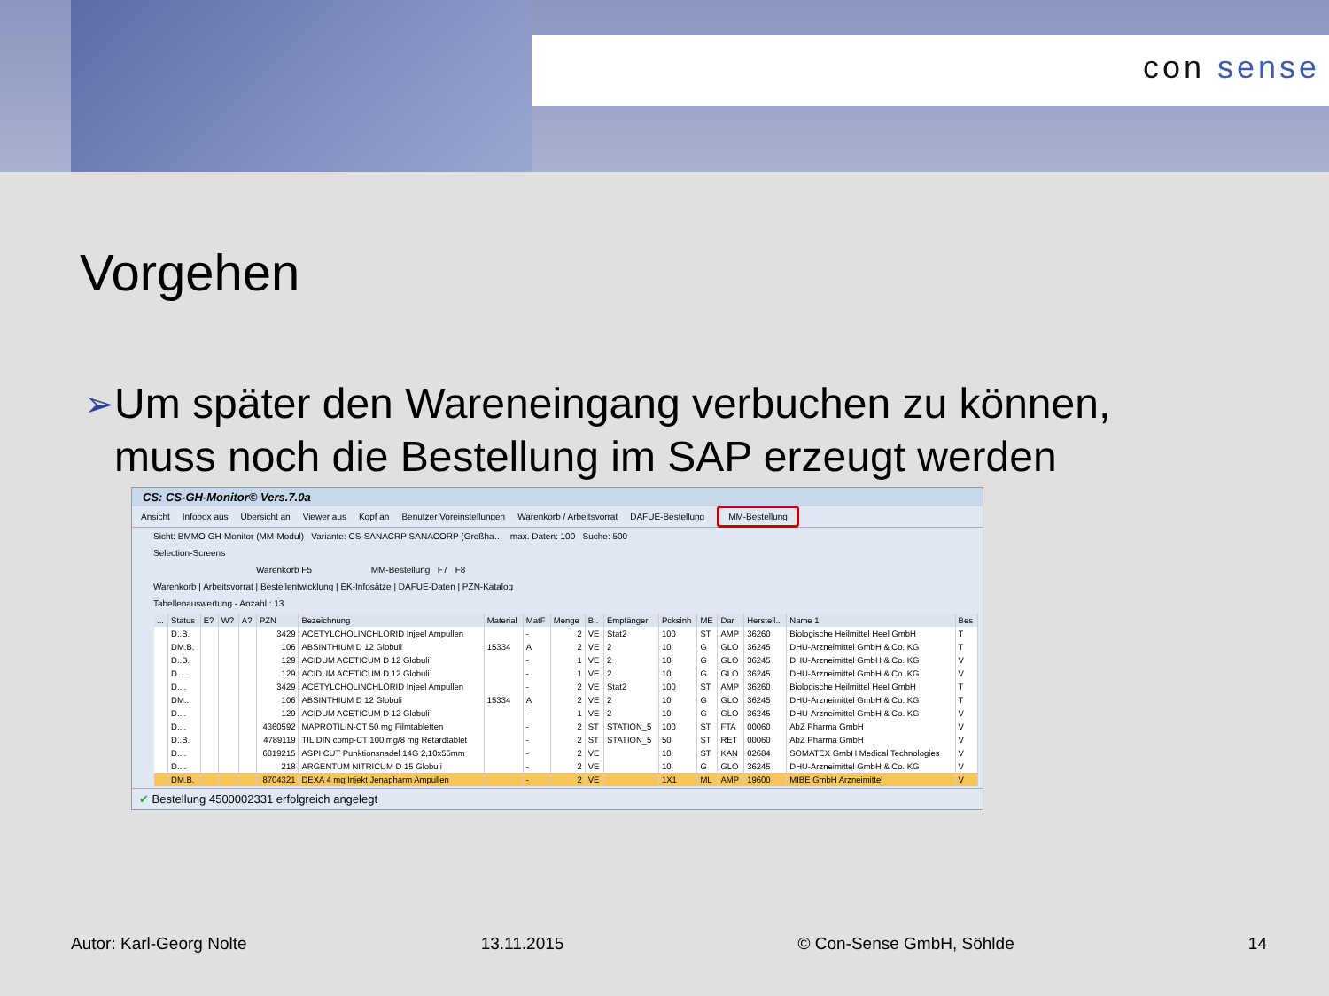con sense
Vorgehen
➢
Um später den Wareneingang verbuchen zu können, muss noch die Bestellung im SAP erzeugt werden
CS: CS-GH-Monitor© Vers.7.0a
Ansicht Infobox aus Übersicht an Viewer aus Kopf an Benutzer Voreinstellungen Warenkorb / Arbeitsvorrat DAFUE-Bestellung MM-Bestellung
Sicht: BMMO GH-Monitor (MM-Modul) Variante: CS-SANACRP SANACORP (Großha… max. Daten: 100 Suche: 500
Selection-Screens
Warenkorb F5 MM-Bestellung F7 F8
Warenkorb | Arbeitsvorrat | Bestellentwicklung | EK-Infosätze | DAFUE-Daten | PZN-Katalog
Tabellenauswertung - Anzahl : 13
| ... | Status | E? | W? | A? | PZN | Bezeichnung | Material | MatF | Menge | B.. | Empfänger | Pcksinh | ME | Dar | Herstell.. | Name 1 | Bes |
| --- | --- | --- | --- | --- | --- | --- | --- | --- | --- | --- | --- | --- | --- | --- | --- | --- | --- |
| | D..B. | | | | 3429 | ACETYLCHOLINCHLORID Injeel Ampullen | | - | 2 | VE | Stat2 | 100 | ST | AMP | 36260 | Biologische Heilmittel Heel GmbH | T |
| | DM.B. | | | | 106 | ABSINTHIUM D 12 Globuli | 15334 | A | 2 | VE | 2 | 10 | G | GLO | 36245 | DHU-Arzneimittel GmbH & Co. KG | T |
| | D..B. | | | | 129 | ACIDUM ACETICUM D 12 Globuli | | - | 1 | VE | 2 | 10 | G | GLO | 36245 | DHU-Arzneimittel GmbH & Co. KG | V |
| | D.... | | | | 129 | ACIDUM ACETICUM D 12 Globuli | | - | 1 | VE | 2 | 10 | G | GLO | 36245 | DHU-Arzneimittel GmbH & Co. KG | V |
| | D.... | | | | 3429 | ACETYLCHOLINCHLORID Injeel Ampullen | | - | 2 | VE | Stat2 | 100 | ST | AMP | 36260 | Biologische Heilmittel Heel GmbH | T |
| | DM... | | | | 106 | ABSINTHIUM D 12 Globuli | 15334 | A | 2 | VE | 2 | 10 | G | GLO | 36245 | DHU-Arzneimittel GmbH & Co. KG | T |
| | D.... | | | | 129 | ACIDUM ACETICUM D 12 Globuli | | - | 1 | VE | 2 | 10 | G | GLO | 36245 | DHU-Arzneimittel GmbH & Co. KG | V |
| | D.... | | | | 4360592 | MAPROTILIN-CT 50 mg Filmtabletten | | - | 2 | ST | STATION_5 | 100 | ST | FTA | 00060 | AbZ Pharma GmbH | V |
| | D..B. | | | | 4789119 | TILIDIN comp-CT 100 mg/8 mg Retardtablet | | - | 2 | ST | STATION_5 | 50 | ST | RET | 00060 | AbZ Pharma GmbH | V |
| | D.... | | | | 6819215 | ASPI CUT Punktionsnadel 14G 2,10x55mm | | - | 2 | VE | | 10 | ST | KAN | 02684 | SOMATEX GmbH Medical Technologies | V |
| | D.... | | | | 218 | ARGENTUM NITRICUM D 15 Globuli | | - | 2 | VE | | 10 | G | GLO | 36245 | DHU-Arzneimittel GmbH & Co. KG | V |
| | DM.B. | | | | 8704321 | DEXA 4 mg Injekt Jenapharm Ampullen | | - | 2 | VE | | 1X1 | ML | AMP | 19600 | MIBE GmbH Arzneimittel | V |
✔ Bestellung 4500002331 erfolgreich angelegt
Autor: Karl-Georg Nolte 13.11.2015 © Con-Sense GmbH, Söhlde 14